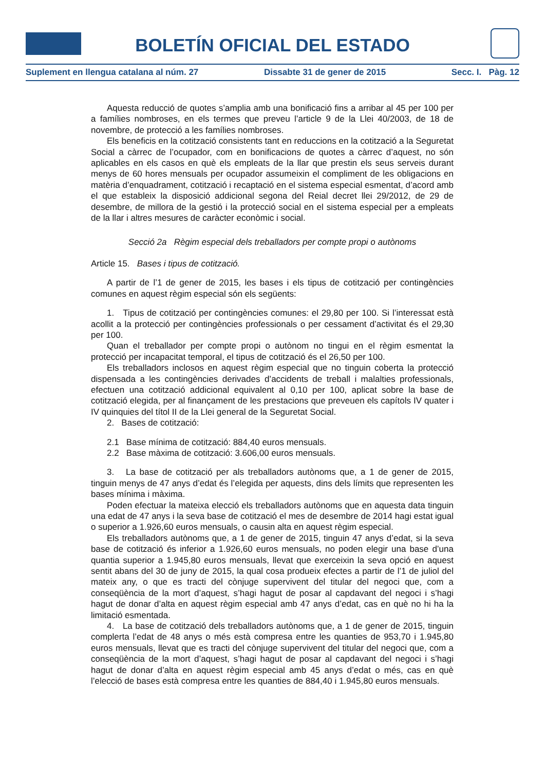BOLETÍN OFICIAL DEL ESTADO
Suplement en llengua catalana al núm. 27 Dissabte 31 de gener de 2015 Secc. I. Pàg. 12
Aquesta reducció de quotes s’amplia amb una bonificació fins a arribar al 45 per 100 per a famílies nombroses, en els termes que preveu l’article 9 de la Llei 40/2003, de 18 de novembre, de protecció a les famílies nombroses.
Els beneficis en la cotització consistents tant en reduccions en la cotització a la Seguretat Social a càrrec de l’ocupador, com en bonificacions de quotes a càrrec d’aquest, no són aplicables en els casos en què els empleats de la llar que prestin els seus serveis durant menys de 60 hores mensuals per ocupador assumeixin el compliment de les obligacions en matèria d’enquadrament, cotització i recaptació en el sistema especial esmentat, d’acord amb el que estableix la disposició addicional segona del Reial decret llei 29/2012, de 29 de desembre, de millora de la gestió i la protecció social en el sistema especial per a empleats de la llar i altres mesures de caràcter econòmic i social.
Secció 2a Règim especial dels treballadors per compte propi o autònoms
Article 15. Bases i tipus de cotització.
A partir de l’1 de gener de 2015, les bases i els tipus de cotització per contingències comunes en aquest règim especial són els següents:
1. Tipus de cotització per contingències comunes: el 29,80 per 100. Si l’interessat està acollit a la protecció per contingències professionals o per cessament d’activitat és el 29,30 per 100.
Quan el treballador per compte propi o autònom no tingui en el règim esmentat la protecció per incapacitat temporal, el tipus de cotització és el 26,50 per 100.
Els treballadors inclosos en aquest règim especial que no tinguin coberta la protecció dispensada a les contingències derivades d’accidents de treball i malalties professionals, efectuen una cotització addicional equivalent al 0,10 per 100, aplicat sobre la base de cotització elegida, per al finançament de les prestacions que preveuen els capítols IV quater i IV quinquies del títol II de la Llei general de la Seguretat Social.
2. Bases de cotització:
2.1 Base mínima de cotització: 884,40 euros mensuals.
2.2 Base màxima de cotització: 3.606,00 euros mensuals.
3. La base de cotització per als treballadors autònoms que, a 1 de gener de 2015, tinguin menys de 47 anys d’edat és l’elegida per aquests, dins dels límits que representen les bases mínima i màxima.
Poden efectuar la mateixa elecció els treballadors autònoms que en aquesta data tinguin una edat de 47 anys i la seva base de cotització el mes de desembre de 2014 hagi estat igual o superior a 1.926,60 euros mensuals, o causin alta en aquest règim especial.
Els treballadors autònoms que, a 1 de gener de 2015, tinguin 47 anys d’edat, si la seva base de cotització és inferior a 1.926,60 euros mensuals, no poden elegir una base d’una quantia superior a 1.945,80 euros mensuals, llevat que exerceixin la seva opció en aquest sentit abans del 30 de juny de 2015, la qual cosa produeix efectes a partir de l’1 de juliol del mateix any, o que es tracti del cònjuge supervivent del titular del negoci que, com a conseqüència de la mort d’aquest, s’hagi hagut de posar al capdavant del negoci i s’hagi hagut de donar d’alta en aquest règim especial amb 47 anys d’edat, cas en què no hi ha la limitació esmentada.
4. La base de cotització dels treballadors autònoms que, a 1 de gener de 2015, tinguin complerta l’edat de 48 anys o més està compresa entre les quanties de 953,70 i 1.945,80 euros mensuals, llevat que es tracti del cònjuge supervivent del titular del negoci que, com a conseqüència de la mort d’aquest, s’hagi hagut de posar al capdavant del negoci i s’hagi hagut de donar d’alta en aquest règim especial amb 45 anys d’edat o més, cas en què l’elecció de bases està compresa entre les quanties de 884,40 i 1.945,80 euros mensuals.